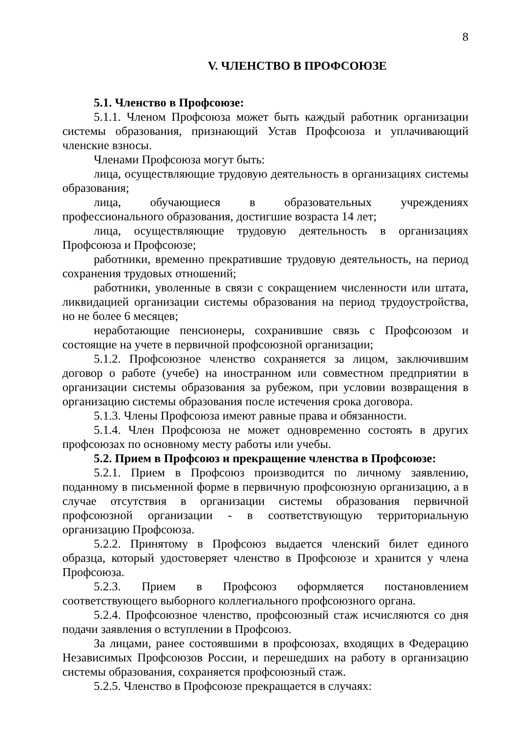8
V. ЧЛЕНСТВО В ПРОФСОЮЗЕ
5.1. Членство в Профсоюзе:
5.1.1. Членом Профсоюза может быть каждый работник организации системы образования, признающий Устав Профсоюза и уплачивающий членские взносы.
Членами Профсоюза могут быть:
лица, осуществляющие трудовую деятельность в организациях системы образования;
лица, обучающиеся в образовательных учреждениях профессионального образования, достигшие возраста 14 лет;
лица, осуществляющие трудовую деятельность в организациях Профсоюза и Профсоюзе;
работники, временно прекратившие трудовую деятельность, на период сохранения трудовых отношений;
работники, уволенные в связи с сокращением численности или штата, ликвидацией организации системы образования на период трудоустройства, но не более 6 месяцев;
неработающие пенсионеры, сохранившие связь с Профсоюзом и состоящие на учете в первичной профсоюзной организации;
5.1.2. Профсоюзное членство сохраняется за лицом, заключившим договор о работе (учебе) на иностранном или совместном предприятии в организации системы образования за рубежом, при условии возвращения в организацию системы образования после истечения срока договора.
5.1.3. Члены Профсоюза имеют равные права и обязанности.
5.1.4. Член Профсоюза не может одновременно состоять в других профсоюзах по основному месту работы или учебы.
5.2. Прием в Профсоюз и прекращение членства в Профсоюзе:
5.2.1. Прием в Профсоюз производится по личному заявлению, поданному в письменной форме в первичную профсоюзную организацию, а в случае отсутствия в организации системы образования первичной профсоюзной организации - в соответствующую территориальную организацию Профсоюза.
5.2.2. Принятому в Профсоюз выдается членский билет единого образца, который удостоверяет членство в Профсоюзе и хранится у члена Профсоюза.
5.2.3. Прием в Профсоюз оформляется постановлением соответствующего выборного коллегиального профсоюзного органа.
5.2.4. Профсоюзное членство, профсоюзный стаж исчисляются со дня подачи заявления о вступлении в Профсоюз.
За лицами, ранее состоявшими в профсоюзах, входящих в Федерацию Независимых Профсоюзов России, и перешедших на работу в организацию системы образования, сохраняется профсоюзный стаж.
5.2.5. Членство в Профсоюзе прекращается в случаях: